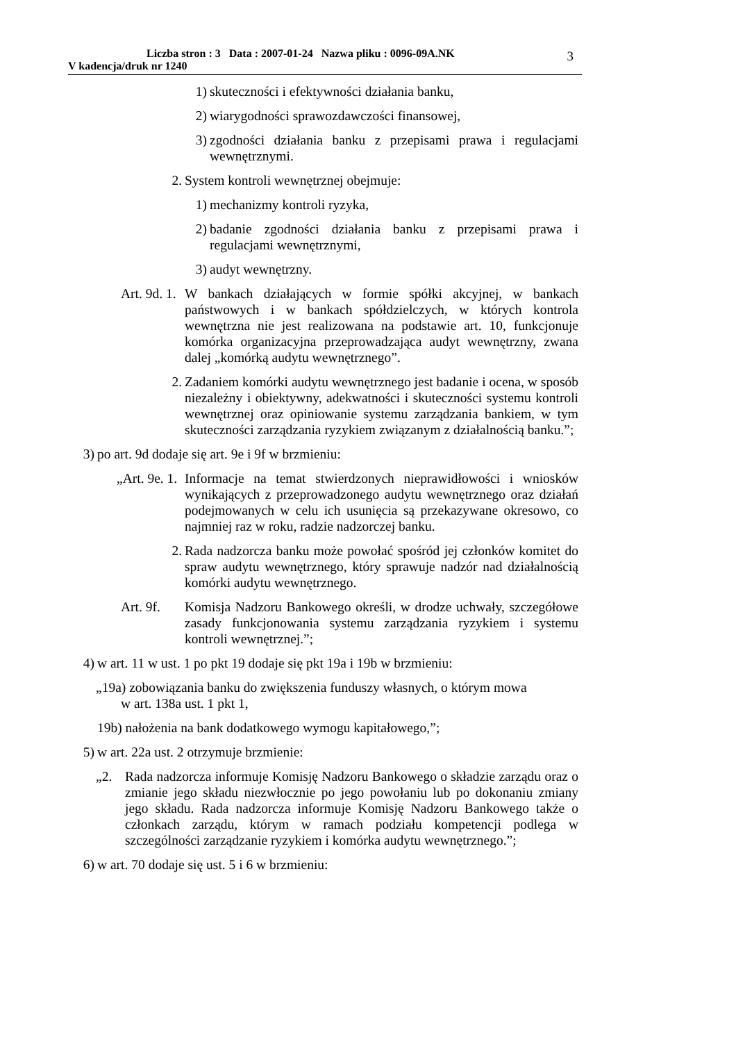Liczba stron : 3 Data : 2007-01-24 Nazwa pliku : 0096-09A.NK
V kadencja/druk nr 1240
3
1) skuteczności i efektywności działania banku,
2) wiarygodności sprawozdawczości finansowej,
3) zgodności działania banku z przepisami prawa i regulacjami wewnętrznymi.
2. System kontroli wewnętrznej obejmuje:
1) mechanizmy kontroli ryzyka,
2) badanie zgodności działania banku z przepisami prawa i regulacjami wewnętrznymi,
3) audyt wewnętrzny.
Art. 9d. 1. W bankach działających w formie spółki akcyjnej, w bankach państwowych i w bankach spółdzielczych, w których kontrola wewnętrzna nie jest realizowana na podstawie art. 10, funkcjonuje komórka organizacyjna przeprowadzająca audyt wewnętrzny, zwana dalej „komórką audytu wewnętrznego”.
2. Zadaniem komórki audytu wewnętrznego jest badanie i ocena, w sposób niezależny i obiektywny, adekwatności i skuteczności systemu kontroli wewnętrznej oraz opiniowanie systemu zarządzania bankiem, w tym skuteczności zarządzania ryzykiem związanym z działalnością banku.”;
3) po art. 9d dodaje się art. 9e i 9f w brzmieniu:
„Art. 9e. 1. Informacje na temat stwierdzonych nieprawidłowości i wniosków wynikających z przeprowadzonego audytu wewnętrznego oraz działań podejmowanych w celu ich usunięcia są przekazywane okresowo, co najmniej raz w roku, radzie nadzorczej banku.
2. Rada nadzorcza banku może powołać spośród jej członków komitet do spraw audytu wewnętrznego, który sprawuje nadzór nad działalnością komórki audytu wewnętrznego.
Art. 9f. Komisja Nadzoru Bankowego określi, w drodze uchwały, szczegółowe zasady funkcjonowania systemu zarządzania ryzykiem i systemu kontroli wewnętrznej.”;
4) w art. 11 w ust. 1 po pkt 19 dodaje się pkt 19a i 19b w brzmieniu:
„19a) zobowiązania banku do zwiększenia funduszy własnych, o którym mowa
w art. 138a ust. 1 pkt 1,
19b) nałożenia na bank dodatkowego wymogu kapitałowego,”;
5) w art. 22a ust. 2 otrzymuje brzmienie:
„2. Rada nadzorcza informuje Komisję Nadzoru Bankowego o składzie zarządu oraz o zmianie jego składu niezwłocznie po jego powołaniu lub po dokonaniu zmiany jego składu. Rada nadzorcza informuje Komisję Nadzoru Bankowego także o członkach zarządu, którym w ramach podziału kompetencji podlega w szczególności zarządzanie ryzykiem i komórka audytu wewnętrznego.”;
6) w art. 70 dodaje się ust. 5 i 6 w brzmieniu: